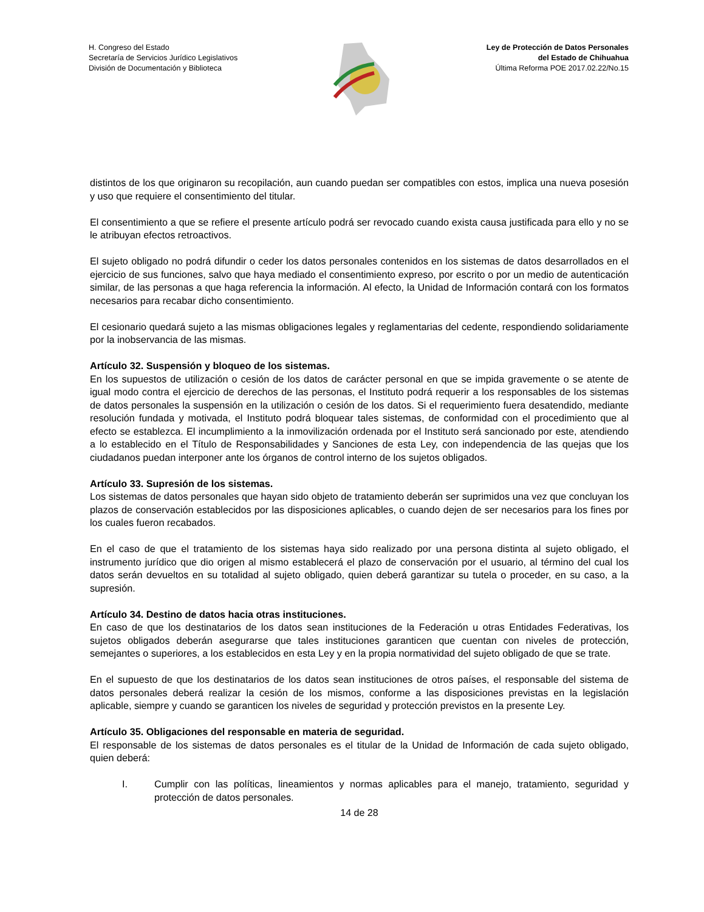H. Congreso del Estado
Secretaría de Servicios Jurídico Legislativos
División de Documentación y Biblioteca
Ley de Protección de Datos Personales
del Estado de Chihuahua
Última Reforma POE 2017.02.22/No.15
distintos de los que originaron su recopilación, aun cuando puedan ser compatibles con estos, implica una nueva posesión y uso que requiere el consentimiento del titular.
El consentimiento a que se refiere el presente artículo podrá ser revocado cuando exista causa justificada para ello y no se le atribuyan efectos retroactivos.
El sujeto obligado no podrá difundir o ceder los datos personales contenidos en los sistemas de datos desarrollados en el ejercicio de sus funciones, salvo que haya mediado el consentimiento expreso, por escrito o por un medio de autenticación similar, de las personas a que haga referencia la información. Al efecto, la Unidad de Información contará con los formatos necesarios para recabar dicho consentimiento.
El cesionario quedará sujeto a las mismas obligaciones legales y reglamentarias del cedente, respondiendo solidariamente por la inobservancia de las mismas.
Artículo 32. Suspensión y bloqueo de los sistemas.
En los supuestos de utilización o cesión de los datos de carácter personal en que se impida gravemente o se atente de igual modo contra el ejercicio de derechos de las personas, el Instituto podrá requerir a los responsables de los sistemas de datos personales la suspensión en la utilización o cesión de los datos. Si el requerimiento fuera desatendido, mediante resolución fundada y motivada, el Instituto podrá bloquear tales sistemas, de conformidad con el procedimiento que al efecto se establezca. El incumplimiento a la inmovilización ordenada por el Instituto será sancionado por este, atendiendo a lo establecido en el Título de Responsabilidades y Sanciones de esta Ley, con independencia de las quejas que los ciudadanos puedan interponer ante los órganos de control interno de los sujetos obligados.
Artículo 33. Supresión de los sistemas.
Los sistemas de datos personales que hayan sido objeto de tratamiento deberán ser suprimidos una vez que concluyan los plazos de conservación establecidos por las disposiciones aplicables, o cuando dejen de ser necesarios para los fines por los cuales fueron recabados.
En el caso de que el tratamiento de los sistemas haya sido realizado por una persona distinta al sujeto obligado, el instrumento jurídico que dio origen al mismo establecerá el plazo de conservación por el usuario, al término del cual los datos serán devueltos en su totalidad al sujeto obligado, quien deberá garantizar su tutela o proceder, en su caso, a la supresión.
Artículo 34. Destino de datos hacia otras instituciones.
En caso de que los destinatarios de los datos sean instituciones de la Federación u otras Entidades Federativas, los sujetos obligados deberán asegurarse que tales instituciones garanticen que cuentan con niveles de protección, semejantes o superiores, a los establecidos en esta Ley y en la propia normatividad del sujeto obligado de que se trate.
En el supuesto de que los destinatarios de los datos sean instituciones de otros países, el responsable del sistema de datos personales deberá realizar la cesión de los mismos, conforme a las disposiciones previstas en la legislación aplicable, siempre y cuando se garanticen los niveles de seguridad y protección previstos en la presente Ley.
Artículo 35. Obligaciones del responsable en materia de seguridad.
El responsable de los sistemas de datos personales es el titular de la Unidad de Información de cada sujeto obligado, quien deberá:
I. Cumplir con las políticas, lineamientos y normas aplicables para el manejo, tratamiento, seguridad y protección de datos personales.
14 de 28